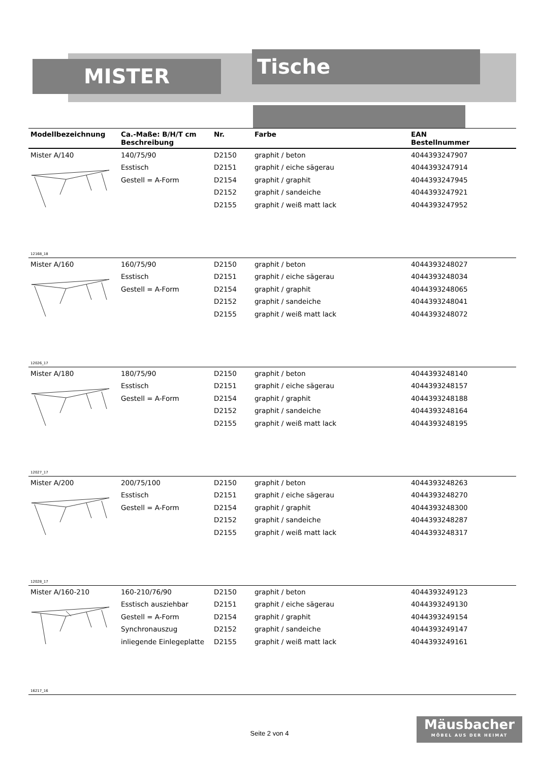MISTER Tische
| Modellbezeichnung | Ca.-Maße: B/H/T cm Beschreibung | Nr. | Farbe | EAN Bestellnummer |
| --- | --- | --- | --- | --- |
| Mister A/140 | 140/75/90 | D2150 | graphit / beton | 4044393247907 |
| | Esstisch | D2151 | graphit / eiche sägerau | 4044393247914 |
| | Gestell = A-Form | D2154 | graphit / graphit | 4044393247945 |
| | | D2152 | graphit / sandeiche | 4044393247921 |
| | | D2155 | graphit / weiß matt lack | 4044393247952 |
| 12168_18 | | | | |
| Mister A/160 | 160/75/90 | D2150 | graphit / beton | 4044393248027 |
| | Esstisch | D2151 | graphit / eiche sägerau | 4044393248034 |
| | Gestell = A-Form | D2154 | graphit / graphit | 4044393248065 |
| | | D2152 | graphit / sandeiche | 4044393248041 |
| | | D2155 | graphit / weiß matt lack | 4044393248072 |
| 12026_17 | | | | |
| Mister A/180 | 180/75/90 | D2150 | graphit / beton | 4044393248140 |
| | Esstisch | D2151 | graphit / eiche sägerau | 4044393248157 |
| | Gestell = A-Form | D2154 | graphit / graphit | 4044393248188 |
| | | D2152 | graphit / sandeiche | 4044393248164 |
| | | D2155 | graphit / weiß matt lack | 4044393248195 |
| 12027_17 | | | | |
| Mister A/200 | 200/75/100 | D2150 | graphit / beton | 4044393248263 |
| | Esstisch | D2151 | graphit / eiche sägerau | 4044393248270 |
| | Gestell = A-Form | D2154 | graphit / graphit | 4044393248300 |
| | | D2152 | graphit / sandeiche | 4044393248287 |
| | | D2155 | graphit / weiß matt lack | 4044393248317 |
| 12028_17 | | | | |
| Mister A/160-210 | 160-210/76/90 | D2150 | graphit / beton | 4044393249123 |
| | Esstisch ausziehbar | D2151 | graphit / eiche sägerau | 4044393249130 |
| | Gestell = A-Form | D2154 | graphit / graphit | 4044393249154 |
| | Synchronauszug | D2152 | graphit / sandeiche | 4044393249147 |
| | inliegende Einlegeplatte | D2155 | graphit / weiß matt lack | 4044393249161 |
| 16217_16 | | | | |
Seite 2 von 4
Mäusbacher
MÖBEL AUS DER HEIMAT